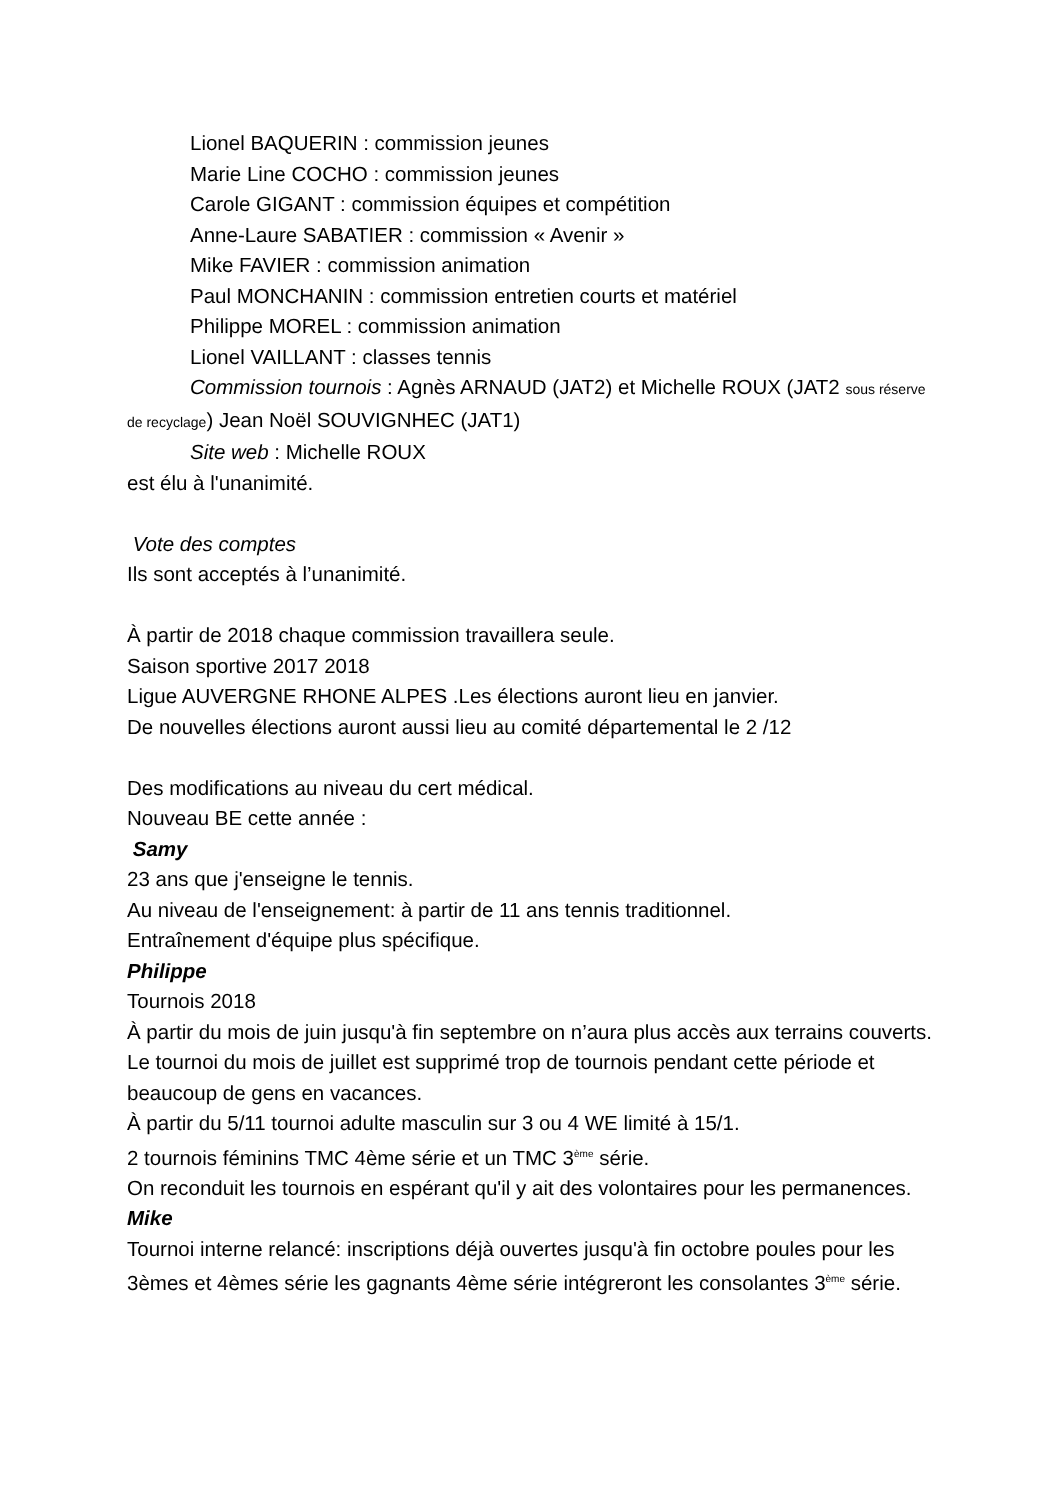Lionel BAQUERIN : commission jeunes
Marie Line COCHO : commission jeunes
Carole GIGANT : commission équipes et compétition
Anne-Laure SABATIER : commission « Avenir »
Mike FAVIER : commission animation
Paul MONCHANIN : commission entretien courts et matériel
Philippe MOREL : commission animation
Lionel VAILLANT : classes tennis
Commission tournois : Agnès ARNAUD (JAT2) et Michelle ROUX (JAT2 sous réserve de recyclage) Jean Noël SOUVIGNHEC (JAT1)
Site web : Michelle ROUX
est élu à l'unanimité.
Vote des comptes
Ils sont acceptés à l’unanimité.
À partir de 2018 chaque commission travaillera seule.
Saison sportive 2017 2018
Ligue AUVERGNE RHONE ALPES .Les élections auront lieu en janvier.
De nouvelles élections auront aussi lieu au comité départemental le 2 /12
Des modifications au niveau du cert médical.
Nouveau BE cette année :
Samy
23 ans que j'enseigne le tennis.
Au niveau de l'enseignement: à partir de 11 ans tennis traditionnel.
Entraînement d'équipe plus spécifique.
Philippe
Tournois 2018
À partir du mois de juin jusqu'à fin septembre on n’aura plus accès aux terrains couverts. Le tournoi du mois de juillet est supprimé trop de tournois pendant cette période et beaucoup de gens en vacances.
À partir du 5/11 tournoi adulte masculin sur 3 ou 4 WE limité à 15/1.
2 tournois féminins TMC 4ème série et un TMC 3<sup>ème</sup> série.
On reconduit les tournois en espérant qu'il y ait des volontaires pour les permanences.
Mike
Tournoi interne relancé: inscriptions déjà ouvertes jusqu'à fin octobre poules pour les 3èmes et 4èmes série les gagnants 4ème série intégreront les consolantes 3<sup>ème</sup> série.